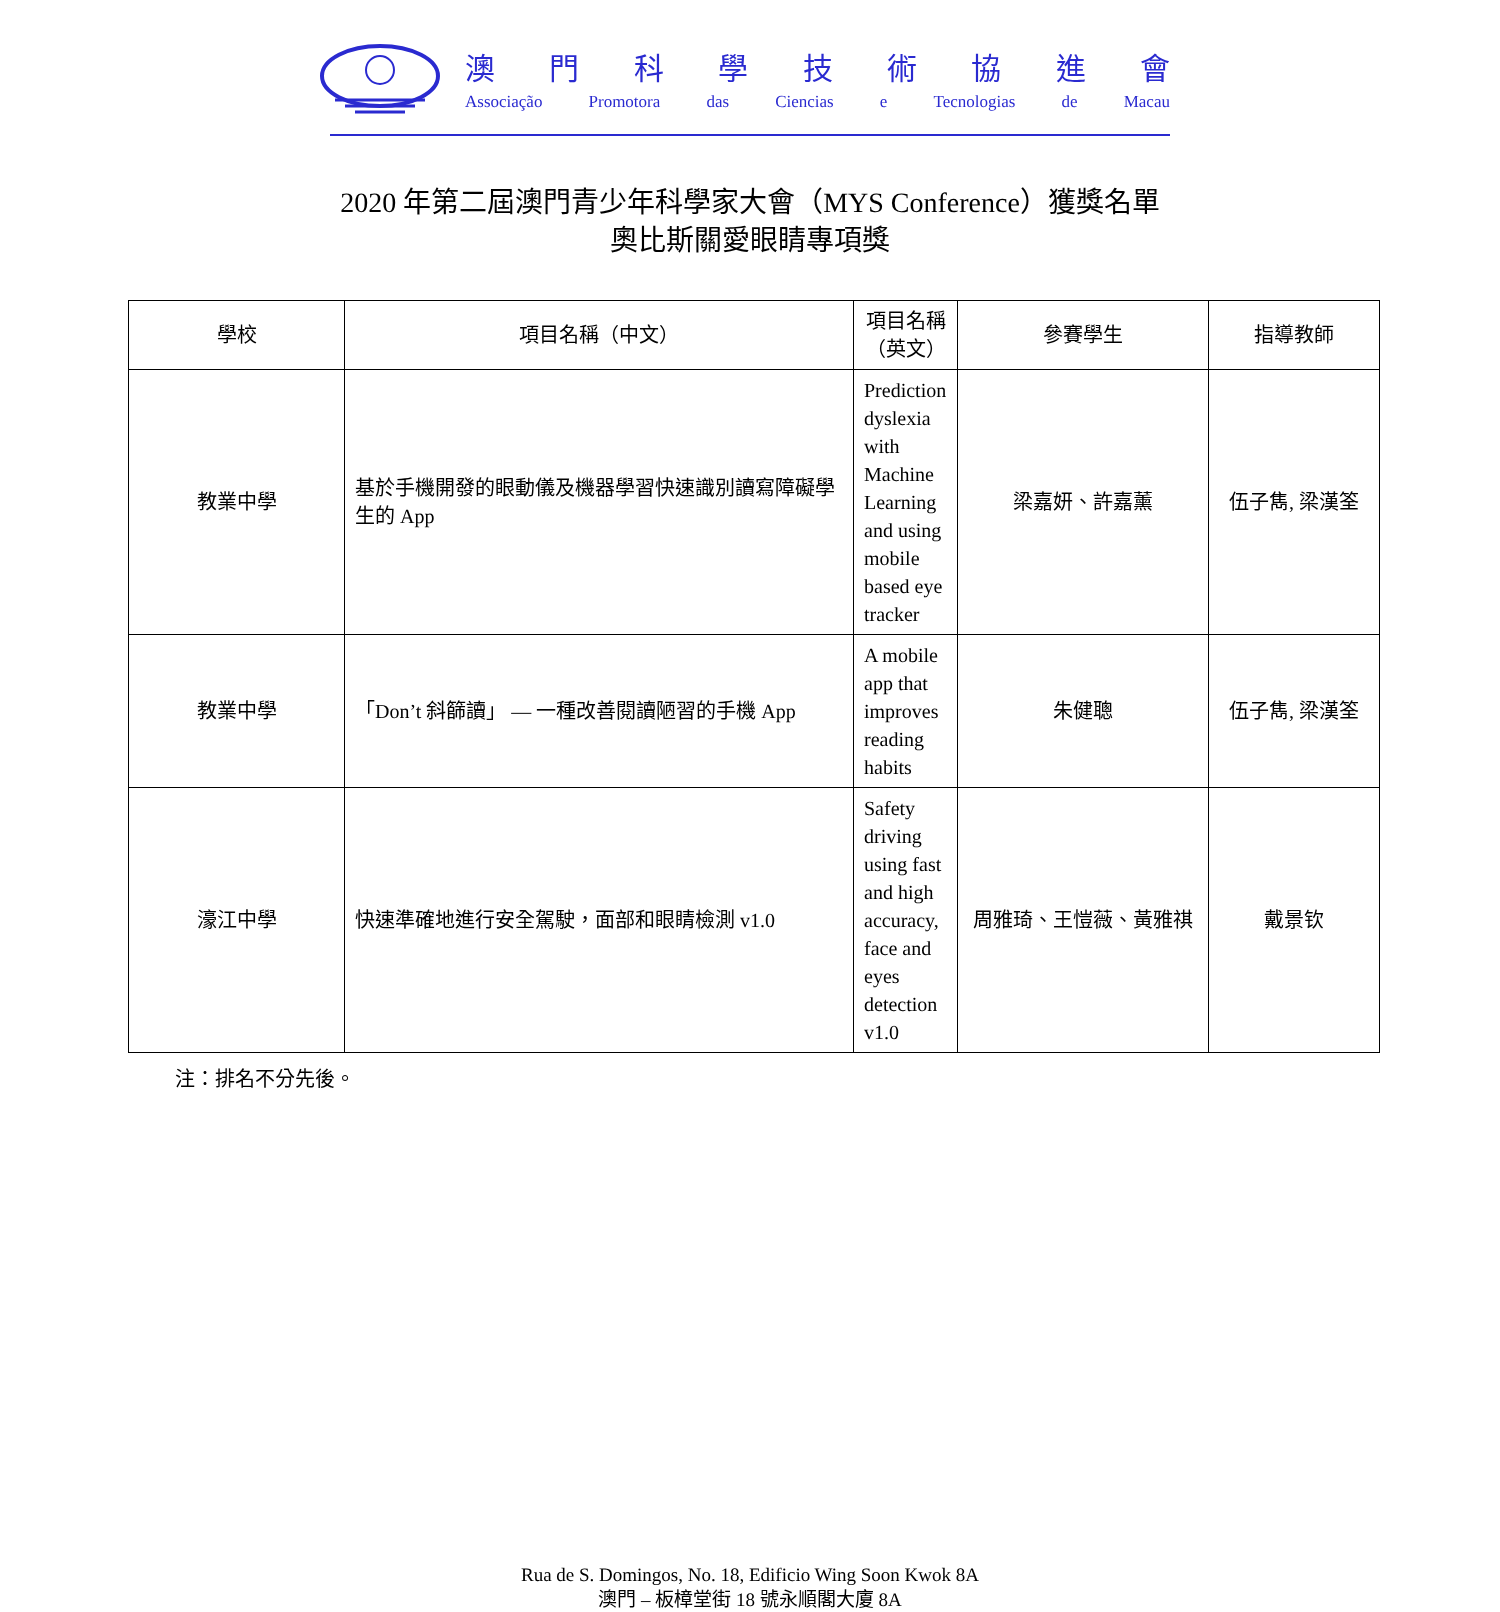澳門科學技術協進會
Associação Promotora das Ciencias e Tecnologias de Macau
2020 年第二屆澳門青少年科學家大會（MYS Conference）獲獎名單
奧比斯關愛眼睛專項獎
| 學校 | 項目名稱（中文） | 項目名稱（英文） | 參賽學生 | 指導教師 |
| --- | --- | --- | --- | --- |
| 教業中學 | 基於手機開發的眼動儀及機器學習快速識別讀寫障礙學生的 App | Prediction dyslexia with Machine Learning and using mobile based eye tracker | 梁嘉妍、許嘉薰 | 伍子雋, 梁漢筌 |
| 教業中學 | 「Don’t 斜篩讀」 — 一種改善閱讀陋習的手機 App | A mobile app that improves reading habits | 朱健聰 | 伍子雋, 梁漢筌 |
| 濠江中學 | 快速準確地進行安全駕駛，面部和眼睛檢測 v1.0 | Safety driving using fast and high accuracy, face and eyes detection v1.0 | 周雅琦、王愷薇、黃雅祺 | 戴景钦 |
注：排名不分先後。
Rua de S. Domingos, No. 18, Edificio Wing Soon Kwok 8A
澳門 – 板樟堂街 18 號永順閣大廈 8A